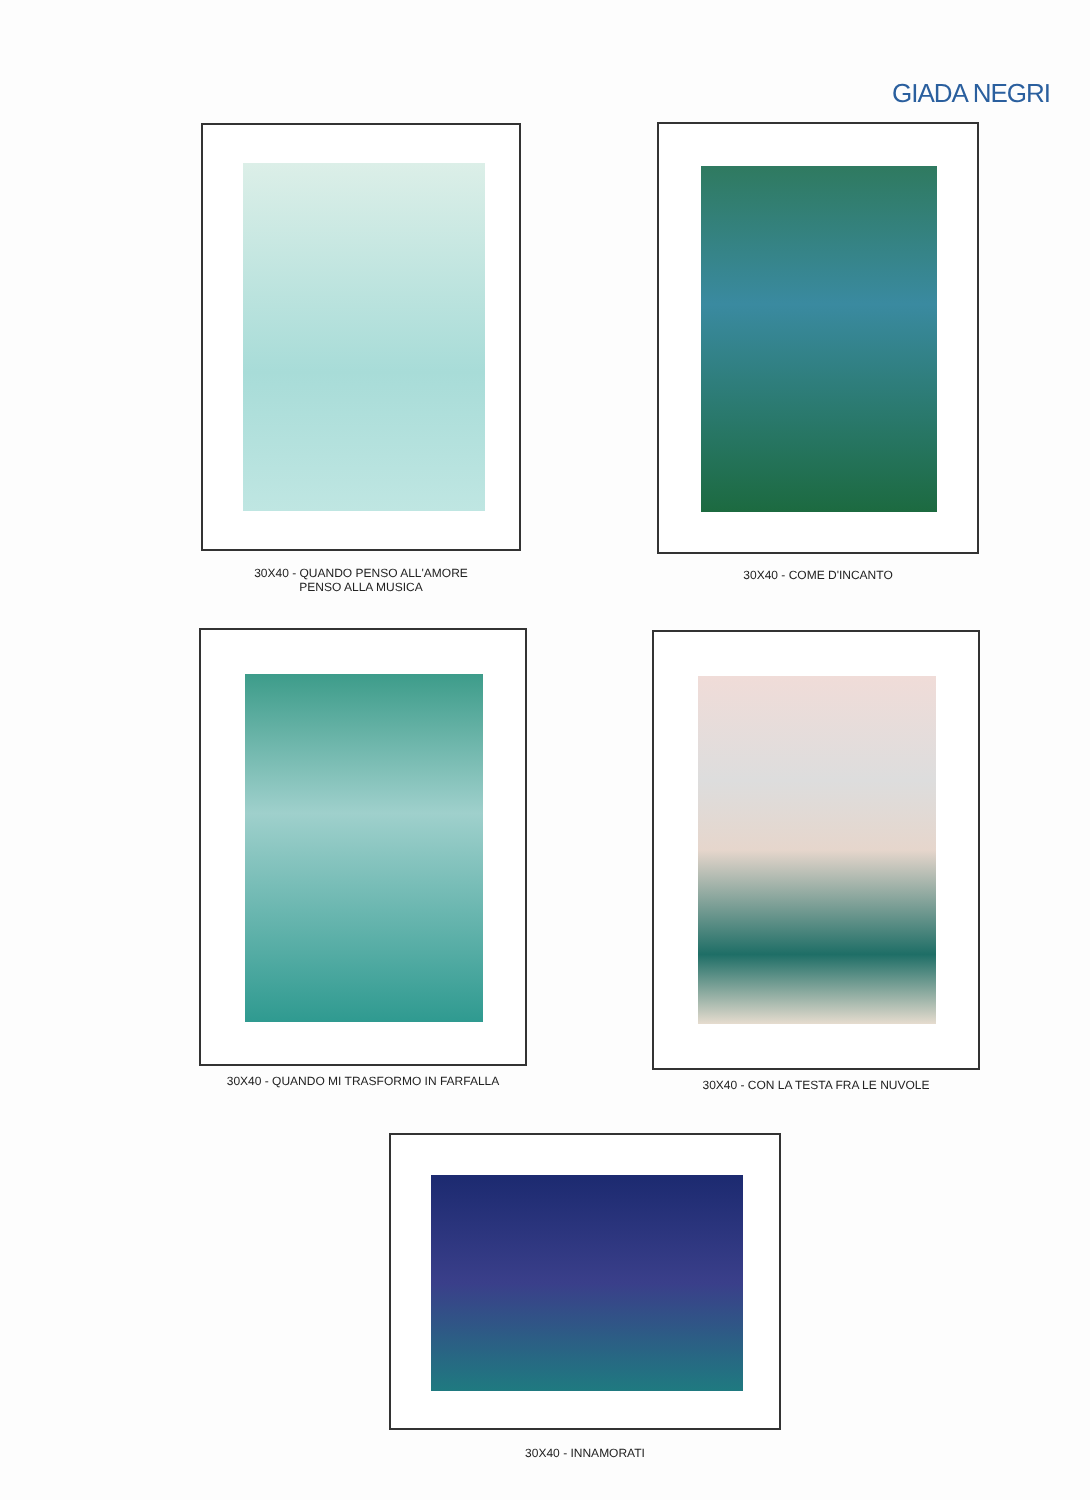GIADA NEGRI
30X40 - QUANDO PENSO ALL'AMORE
PENSO ALLA MUSICA
30X40 - COME D'INCANTO
30X40 - QUANDO MI TRASFORMO IN FARFALLA 30X40 - CON LA TESTA FRA LE NUVOLE
30X40 - INNAMORATI